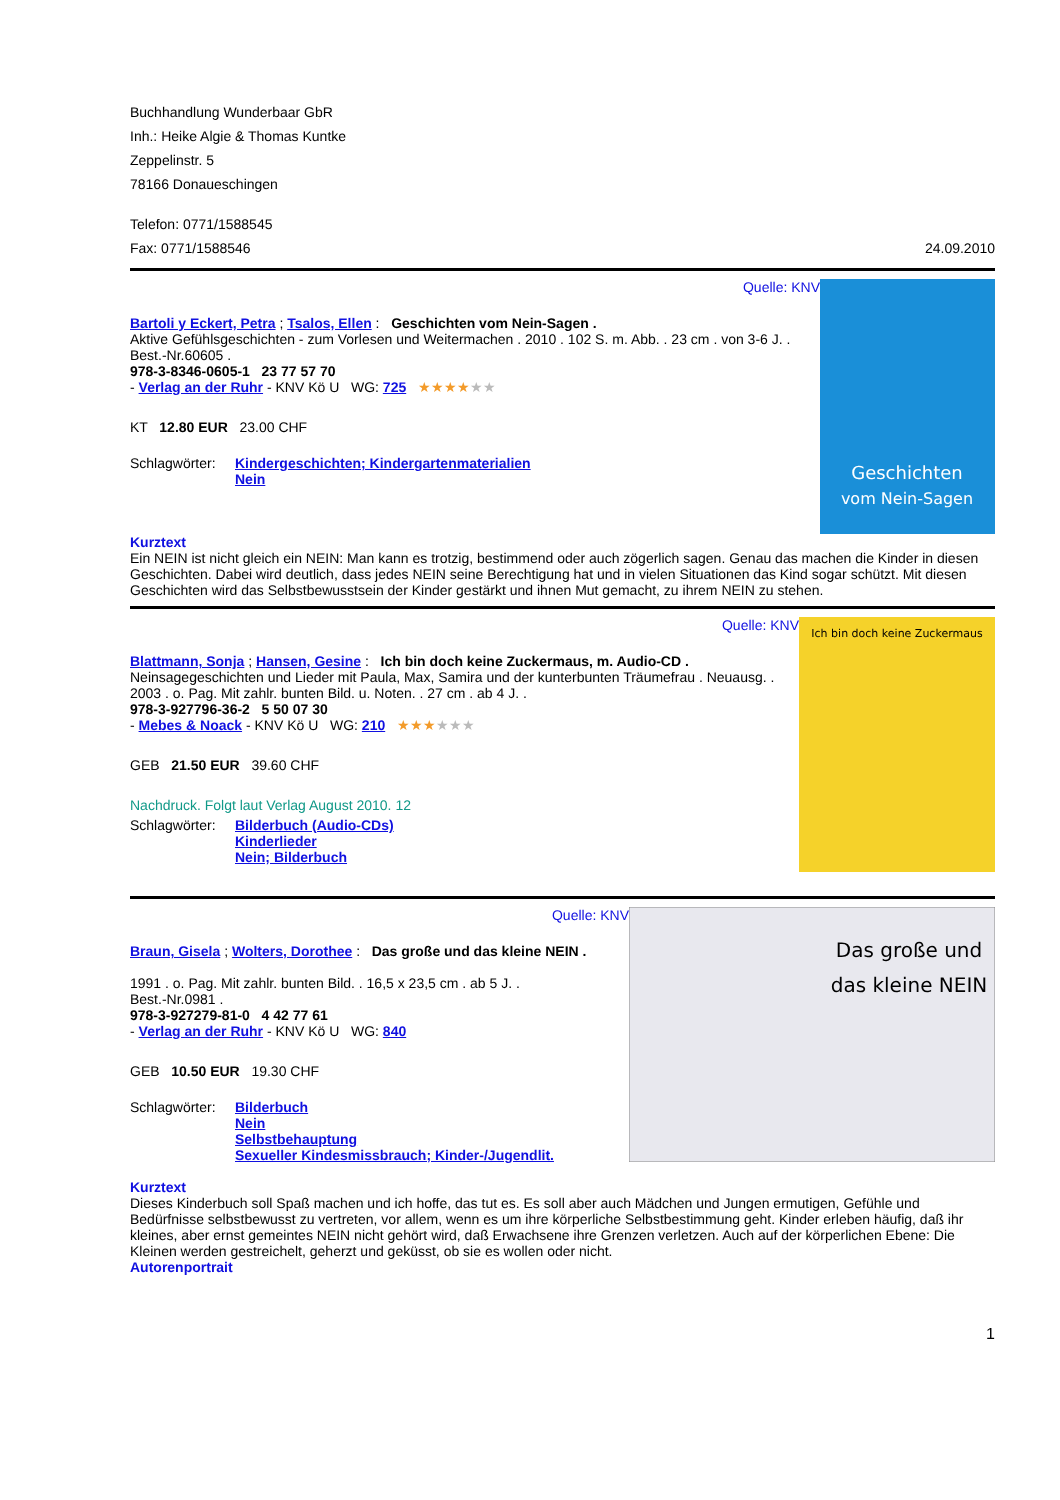Buchhandlung Wunderbaar GbR
Inh.: Heike Algie & Thomas Kuntke
Zeppelinstr. 5
78166 Donaueschingen
Telefon: 0771/1588545
Fax: 0771/1588546 24.09.2010
Quelle: KNV
Bartoli y Eckert, Petra ; Tsalos, Ellen : Geschichten vom Nein-Sagen .
Aktive Gefühlsgeschichten - zum Vorlesen und Weitermachen . 2010 . 102 S. m. Abb. . 23 cm . von 3-6 J. . Best.-Nr.60605 .
978-3-8346-0605-1 23 77 57 70
- Verlag an der Ruhr - KNV Kö U WG: 725 ★★★★★★
KT 12.80 EUR 23.00 CHF
Schlagwörter:
Kindergeschichten; Kindergartenmaterialien
Nein
Geschichten
vom Nein-Sagen
Kurztext
Ein NEIN ist nicht gleich ein NEIN: Man kann es trotzig, bestimmend oder auch zögerlich sagen. Genau das machen die Kinder in diesen Geschichten. Dabei wird deutlich, dass jedes NEIN seine Berechtigung hat und in vielen Situationen das Kind sogar schützt. Mit diesen Geschichten wird das Selbstbewusstsein der Kinder gestärkt und ihnen Mut gemacht, zu ihrem NEIN zu stehen.
Quelle: KNV
Blattmann, Sonja ; Hansen, Gesine : Ich bin doch keine Zuckermaus, m. Audio-CD .
Neinsagegeschichten und Lieder mit Paula, Max, Samira und der kunterbunten Träumefrau . Neuausg. . 2003 . o. Pag. Mit zahlr. bunten Bild. u. Noten. . 27 cm . ab 4 J. .
978-3-927796-36-2 5 50 07 30
- Mebes & Noack - KNV Kö U WG: 210 ★★★★★★
GEB 21.50 EUR 39.60 CHF
Nachdruck. Folgt laut Verlag August 2010. 12
Schlagwörter:
Bilderbuch (Audio-CDs)
Kinderlieder
Nein; Bilderbuch
Ich bin doch keine Zuckermaus
Quelle: KNV
Braun, Gisela ; Wolters, Dorothee : Das große und das kleine NEIN .
1991 . o. Pag. Mit zahlr. bunten Bild. . 16,5 x 23,5 cm . ab 5 J. .
Best.-Nr.0981 .
978-3-927279-81-0 4 42 77 61
- Verlag an der Ruhr - KNV Kö U WG: 840
GEB 10.50 EUR 19.30 CHF
Schlagwörter:
Bilderbuch
Nein
Selbstbehauptung
Sexueller Kindesmissbrauch; Kinder-/Jugendlit.
Das große und
das kleine NEIN
Kurztext
Dieses Kinderbuch soll Spaß machen und ich hoffe, das tut es. Es soll aber auch Mädchen und Jungen ermutigen, Gefühle und Bedürfnisse selbstbewusst zu vertreten, vor allem, wenn es um ihre körperliche Selbstbestimmung geht. Kinder erleben häufig, daß ihr kleines, aber ernst gemeintes NEIN nicht gehört wird, daß Erwachsene ihre Grenzen verletzen. Auch auf der körperlichen Ebene: Die Kleinen werden gestreichelt, geherzt und geküsst, ob sie es wollen oder nicht.
Autorenportrait
1